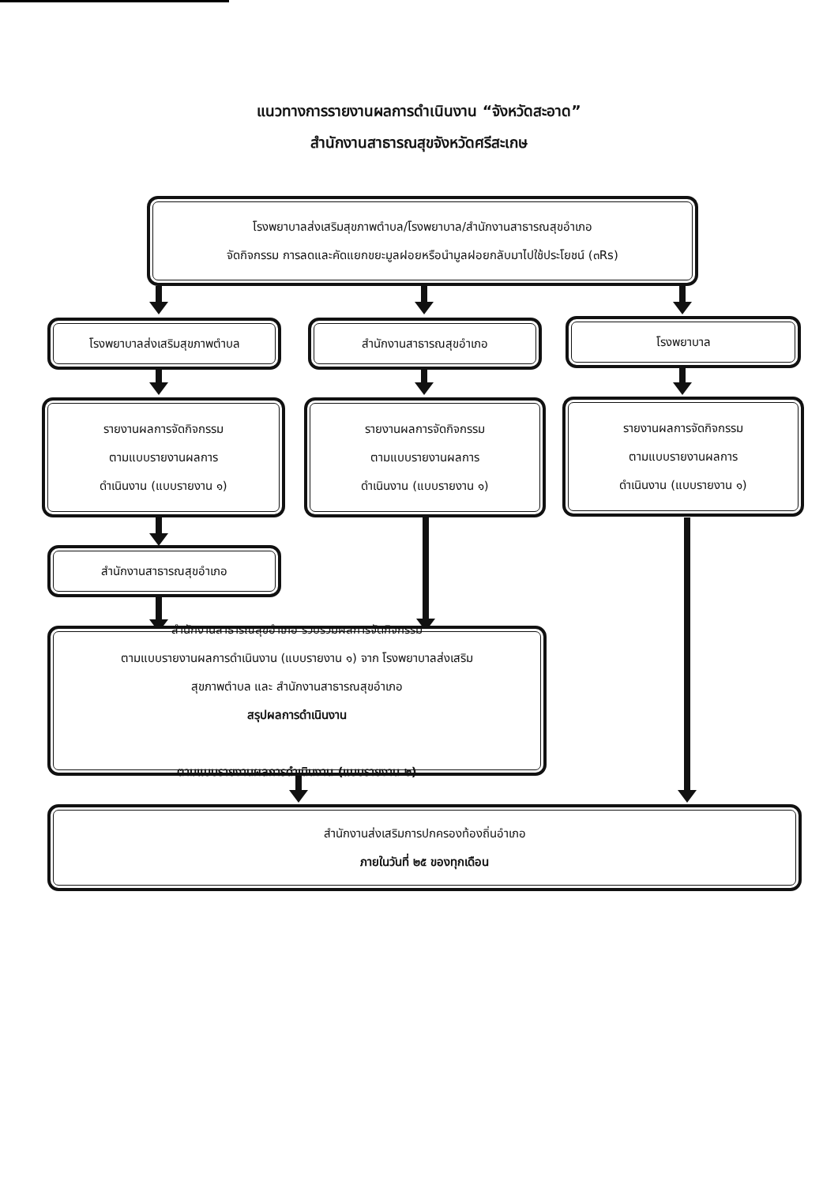แนวทางการรายงานผลการดำเนินงาน “จังหวัดสะอาด”
สำนักงานสาธารณสุขจังหวัดศรีสะเกษ
โรงพยาบาลส่งเสริมสุขภาพตำบล/โรงพยาบาล/สำนักงานสาธารณสุขอำเภอ
จัดกิจกรรม การลดและคัดแยกขยะมูลฝอยหรือนำมูลฝอยกลับมาไปใช้ประโยชน์ (๓Rs)
โรงพยาบาลส่งเสริมสุขภาพตำบล สำนักงานสาธารณสุขอำเภอ โรงพยาบาล
รายงานผลการจัดกิจกรรม
ตามแบบรายงานผลการ
ดำเนินงาน (แบบรายงาน ๑)
รายงานผลการจัดกิจกรรม
ตามแบบรายงานผลการ
ดำเนินงาน (แบบรายงาน ๑)
รายงานผลการจัดกิจกรรม
ตามแบบรายงานผลการ
ดำเนินงาน (แบบรายงาน ๑)
สำนักงานสาธารณสุขอำเภอ
สำนักงานสาธารณสุขอำเภอ รวบรวมผลการจัดกิจกรรม
ตามแบบรายงานผลการดำเนินงาน (แบบรายงาน ๑) จาก โรงพยาบาลส่งเสริม
สุขภาพตำบล และ สำนักงานสาธารณสุขอำเภอ
สรุปผลการดำเนินงาน
ตามแบบรายงานผลการดำเนินงาน (แบบรายงาน ๒)
สำนักงานส่งเสริมการปกครองท้องถิ่นอำเภอ
ภายในวันที่ ๒๕ ของทุกเดือน